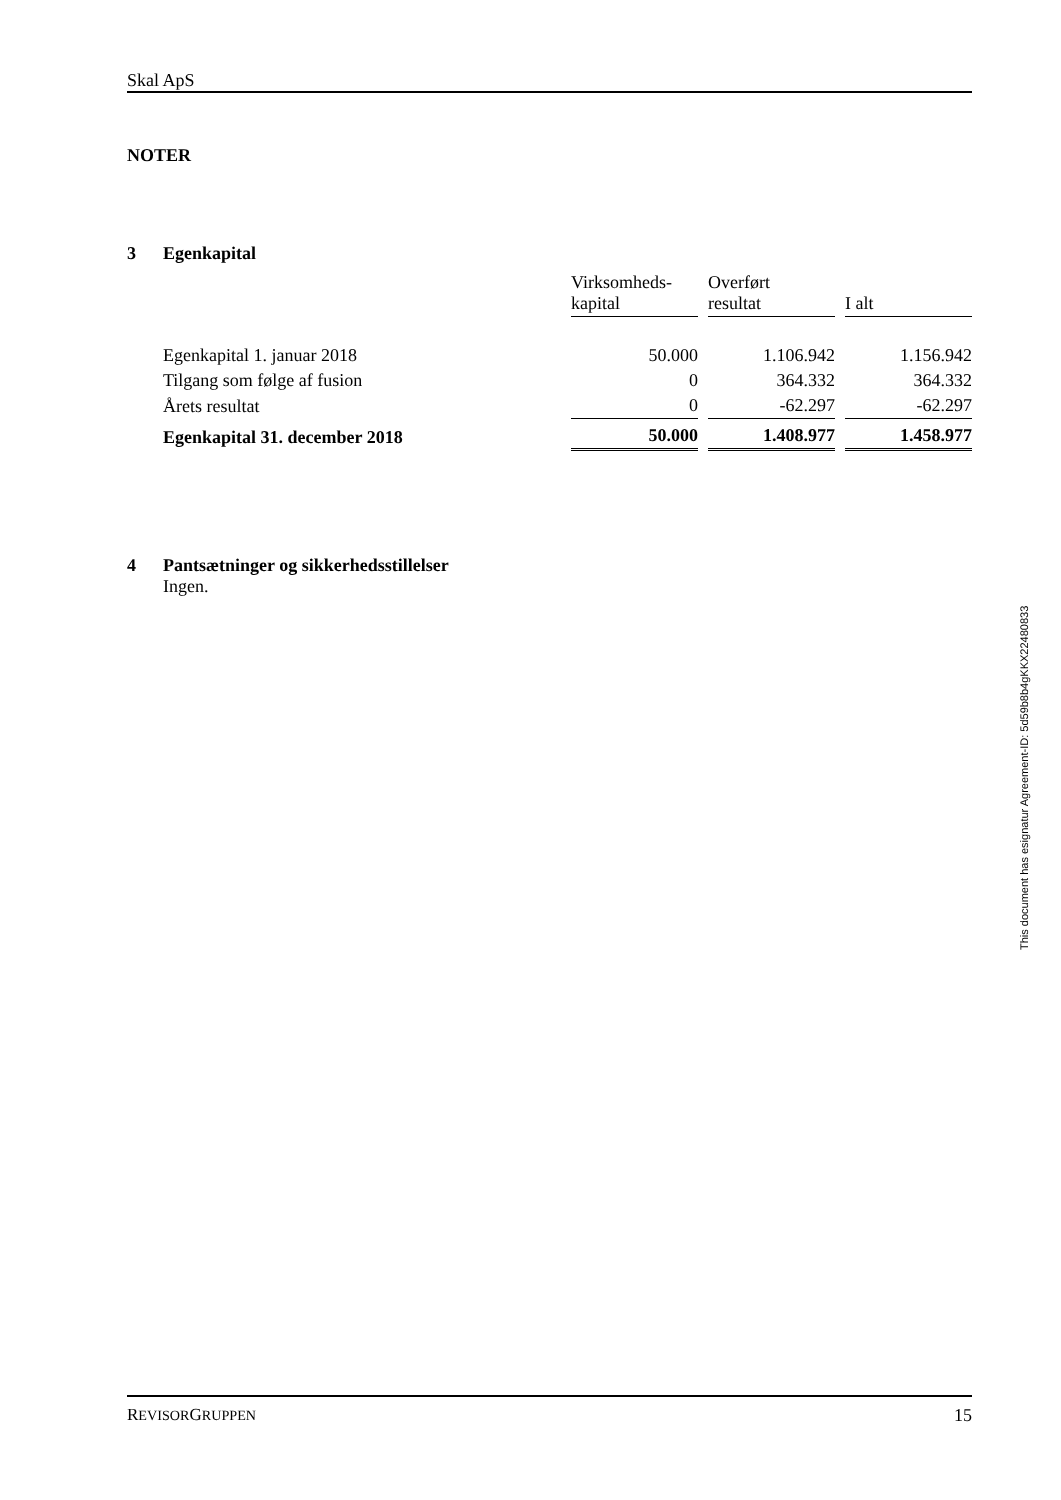Skal ApS
NOTER
3 Egenkapital
| | Virksomheds- kapital | Overført resultat | I alt |
| Egenkapital 1. januar 2018 | 50.000 | 1.106.942 | 1.156.942 |
| Tilgang som følge af fusion | 0 | 364.332 | 364.332 |
| Årets resultat | 0 | -62.297 | -62.297 |
| Egenkapital 31. december 2018 | 50.000 | 1.408.977 | 1.458.977 |
4 Pantsætninger og sikkerhedsstillelser
Ingen.
This document has esignatur Agreement-ID: 5d59b8b4gKKX22480833
REVISORGRUPPEN 15